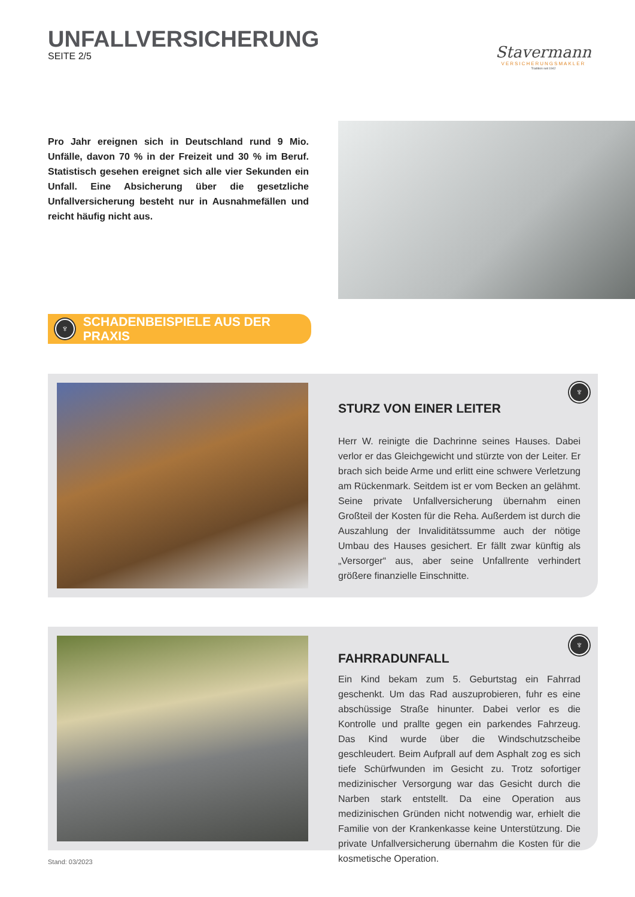UNFALLVERSICHERUNG
SEITE 2/5
Stavermann
VERSICHERUNGSMAKLER
Tradition seit 1942
Pro Jahr ereignen sich in Deutschland rund 9 Mio. Unfälle, davon 70 % in der Freizeit und 30 % im Beruf. Statistisch gesehen ereignet sich alle vier Sekunden ein Unfall. Eine Absicherung über die gesetzliche Unfallversicherung besteht nur in Ausnahmefällen und reicht häufig nicht aus.
♆
SCHADENBEISPIELE AUS DER PRAXIS
♆
STURZ VON EINER LEITER
Herr W. reinigte die Dachrinne seines Hauses. Dabei verlor er das Gleichgewicht und stürzte von der Leiter. Er brach sich beide Arme und erlitt eine schwere Verletzung am Rückenmark. Seitdem ist er vom Becken an gelähmt. Seine private Unfallversicherung übernahm einen Großteil der Kosten für die Reha. Außerdem ist durch die Auszahlung der Invaliditätssumme auch der nötige Umbau des Hauses gesichert. Er fällt zwar künftig als „Versorger“ aus, aber seine Unfallrente verhindert größere finanzielle Einschnitte.
♆
FAHRRADUNFALL
Ein Kind bekam zum 5. Geburtstag ein Fahrrad geschenkt. Um das Rad auszuprobieren, fuhr es eine abschüssige Straße hinunter. Dabei verlor es die Kontrolle und prallte gegen ein parkendes Fahrzeug. Das Kind wurde über die Windschutzscheibe geschleudert. Beim Aufprall auf dem Asphalt zog es sich tiefe Schürfwunden im Gesicht zu. Trotz sofortiger medizinischer Versorgung war das Gesicht durch die Narben stark entstellt. Da eine Operation aus medizinischen Gründen nicht notwendig war, erhielt die Familie von der Krankenkasse keine Unterstützung. Die private Unfallversicherung übernahm die Kosten für die kosmetische Operation.
Stand: 03/2023